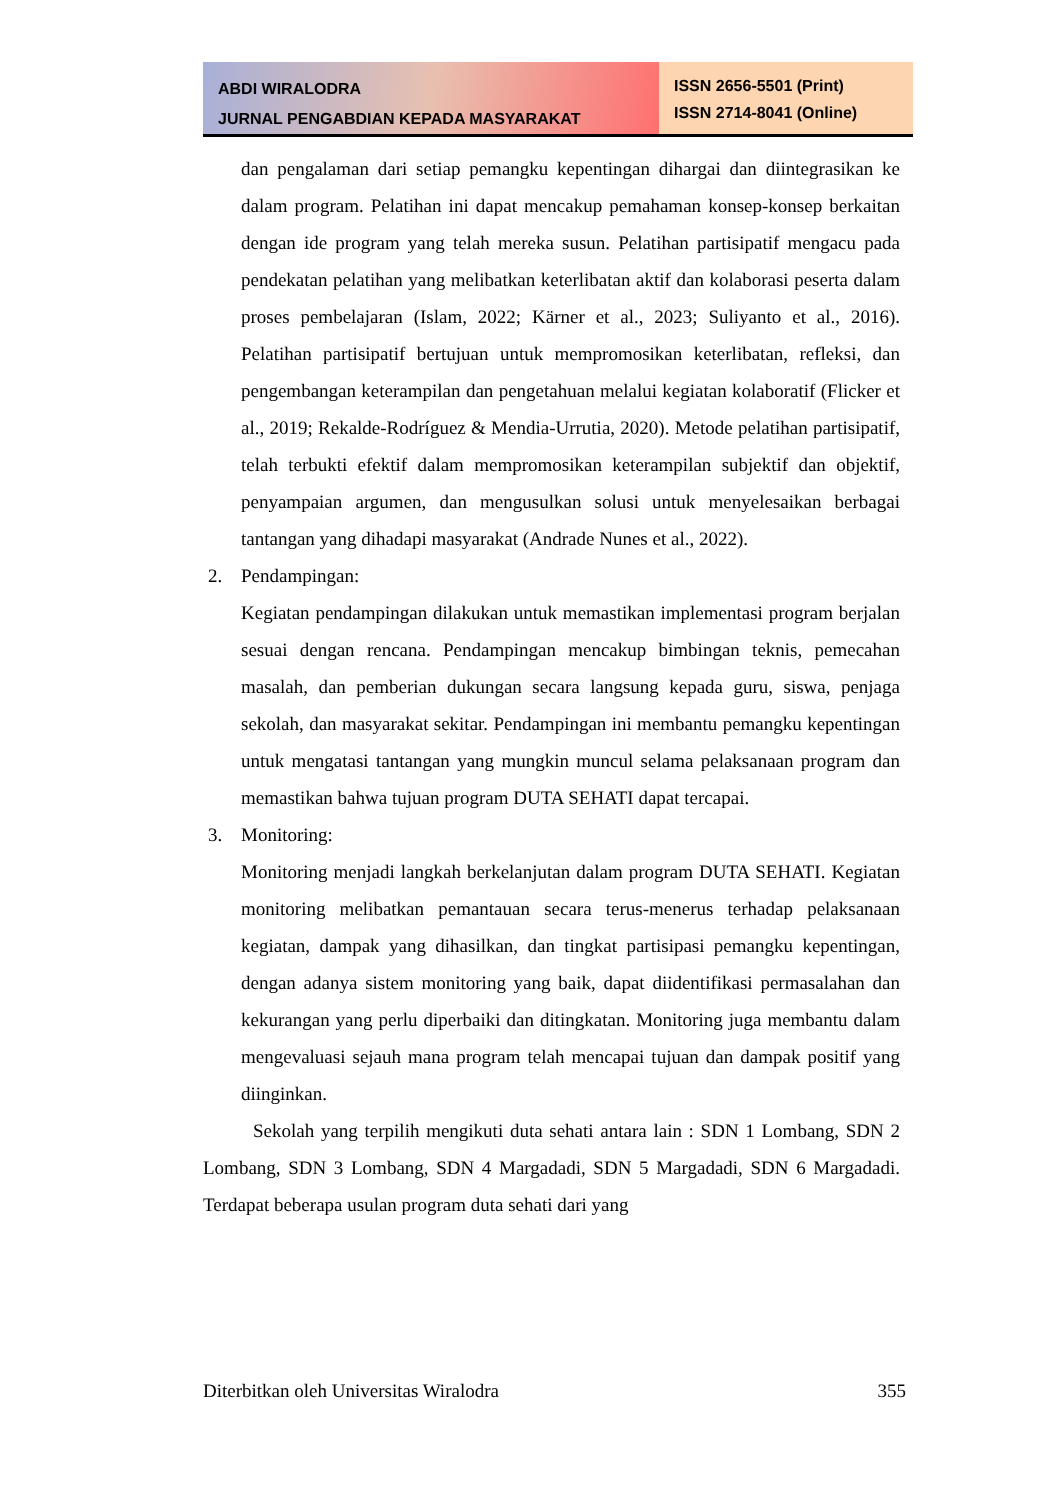ABDI WIRALODRA
JURNAL PENGABDIAN KEPADA MASYARAKAT
ISSN 2656-5501 (Print)
ISSN 2714-8041 (Online)
dan pengalaman dari setiap pemangku kepentingan dihargai dan diintegrasikan ke dalam program. Pelatihan ini dapat mencakup pemahaman konsep-konsep berkaitan dengan ide program yang telah mereka susun. Pelatihan partisipatif mengacu pada pendekatan pelatihan yang melibatkan keterlibatan aktif dan kolaborasi peserta dalam proses pembelajaran (Islam, 2022; Kärner et al., 2023; Suliyanto et al., 2016). Pelatihan partisipatif bertujuan untuk mempromosikan keterlibatan, refleksi, dan pengembangan keterampilan dan pengetahuan melalui kegiatan kolaboratif (Flicker et al., 2019; Rekalde-Rodríguez & Mendia-Urrutia, 2020). Metode pelatihan partisipatif, telah terbukti efektif dalam mempromosikan keterampilan subjektif dan objektif, penyampaian argumen, dan mengusulkan solusi untuk menyelesaikan berbagai tantangan yang dihadapi masyarakat (Andrade Nunes et al., 2022).
2. Pendampingan:
Kegiatan pendampingan dilakukan untuk memastikan implementasi program berjalan sesuai dengan rencana. Pendampingan mencakup bimbingan teknis, pemecahan masalah, dan pemberian dukungan secara langsung kepada guru, siswa, penjaga sekolah, dan masyarakat sekitar. Pendampingan ini membantu pemangku kepentingan untuk mengatasi tantangan yang mungkin muncul selama pelaksanaan program dan memastikan bahwa tujuan program DUTA SEHATI dapat tercapai.
3. Monitoring:
Monitoring menjadi langkah berkelanjutan dalam program DUTA SEHATI. Kegiatan monitoring melibatkan pemantauan secara terus-menerus terhadap pelaksanaan kegiatan, dampak yang dihasilkan, dan tingkat partisipasi pemangku kepentingan, dengan adanya sistem monitoring yang baik, dapat diidentifikasi permasalahan dan kekurangan yang perlu diperbaiki dan ditingkatan. Monitoring juga membantu dalam mengevaluasi sejauh mana program telah mencapai tujuan dan dampak positif yang diinginkan.
Sekolah yang terpilih mengikuti duta sehati antara lain : SDN 1 Lombang, SDN 2 Lombang, SDN 3 Lombang, SDN 4 Margadadi, SDN 5 Margadadi, SDN 6 Margadadi. Terdapat beberapa usulan program duta sehati dari yang
Diterbitkan oleh Universitas Wiralodra 355